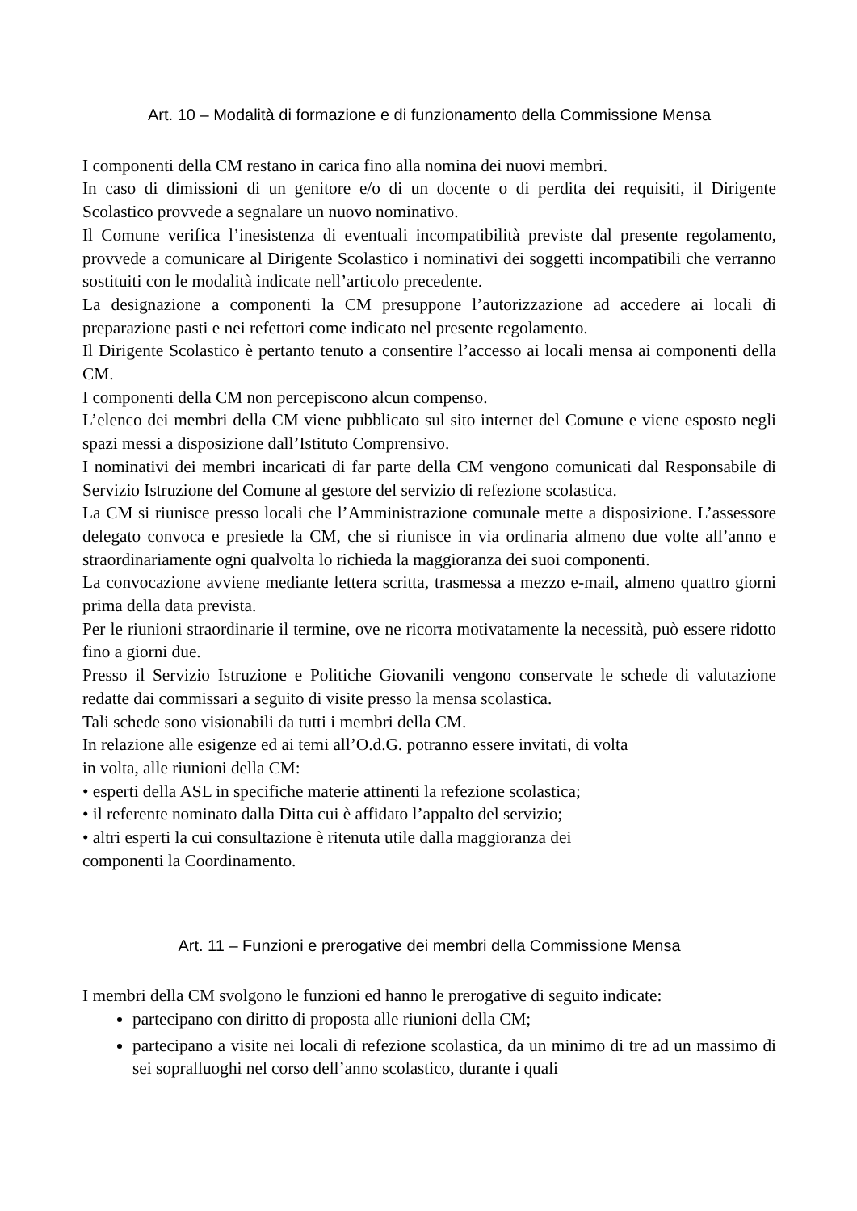Art. 10 – Modalità di formazione e di funzionamento della Commissione Mensa
I componenti della CM restano in carica fino alla nomina dei nuovi membri.
In caso di dimissioni di un genitore e/o di un docente o di perdita dei requisiti, il Dirigente Scolastico provvede a segnalare un nuovo nominativo.
Il Comune verifica l’inesistenza di eventuali incompatibilità previste dal presente regolamento, provvede a comunicare al Dirigente Scolastico i nominativi dei soggetti incompatibili che verranno sostituiti con le modalità indicate nell’articolo precedente.
La designazione a componenti la CM presuppone l’autorizzazione ad accedere ai locali di preparazione pasti e nei refettori come indicato nel presente regolamento.
Il Dirigente Scolastico è pertanto tenuto a consentire l’accesso ai locali mensa ai componenti della CM.
I componenti della CM non percepiscono alcun compenso.
L’elenco dei membri della CM viene pubblicato sul sito internet del Comune e viene esposto negli spazi messi a disposizione dall’Istituto Comprensivo.
I nominativi dei membri incaricati di far parte della CM vengono comunicati dal Responsabile di Servizio Istruzione del Comune al gestore del servizio di refezione scolastica.
La CM si riunisce presso locali che l’Amministrazione comunale mette a disposizione. L’assessore delegato convoca e presiede la CM, che si riunisce in via ordinaria almeno due volte all’anno e straordinariamente ogni qualvolta lo richieda la maggioranza dei suoi componenti.
La convocazione avviene mediante lettera scritta, trasmessa a mezzo e-mail, almeno quattro giorni prima della data prevista.
Per le riunioni straordinarie il termine, ove ne ricorra motivatamente la necessità, può essere ridotto fino a giorni due.
Presso il Servizio Istruzione e Politiche Giovanili vengono conservate le schede di valutazione redatte dai commissari a seguito di visite presso la mensa scolastica.
Tali schede sono visionabili da tutti i membri della CM.
In relazione alle esigenze ed ai temi all’O.d.G. potranno essere invitati, di volta
in volta, alle riunioni della CM:
• esperti della ASL in specifiche materie attinenti la refezione scolastica;
• il referente nominato dalla Ditta cui è affidato l’appalto del servizio;
• altri esperti la cui consultazione è ritenuta utile dalla maggioranza dei
componenti la Coordinamento.
Art. 11 – Funzioni e prerogative dei membri della Commissione Mensa
I membri della CM svolgono le funzioni ed hanno le prerogative di seguito indicate:
partecipano con diritto di proposta alle riunioni della CM;
partecipano a visite nei locali di refezione scolastica, da un minimo di tre ad un massimo di sei sopralluoghi nel corso dell’anno scolastico, durante i quali